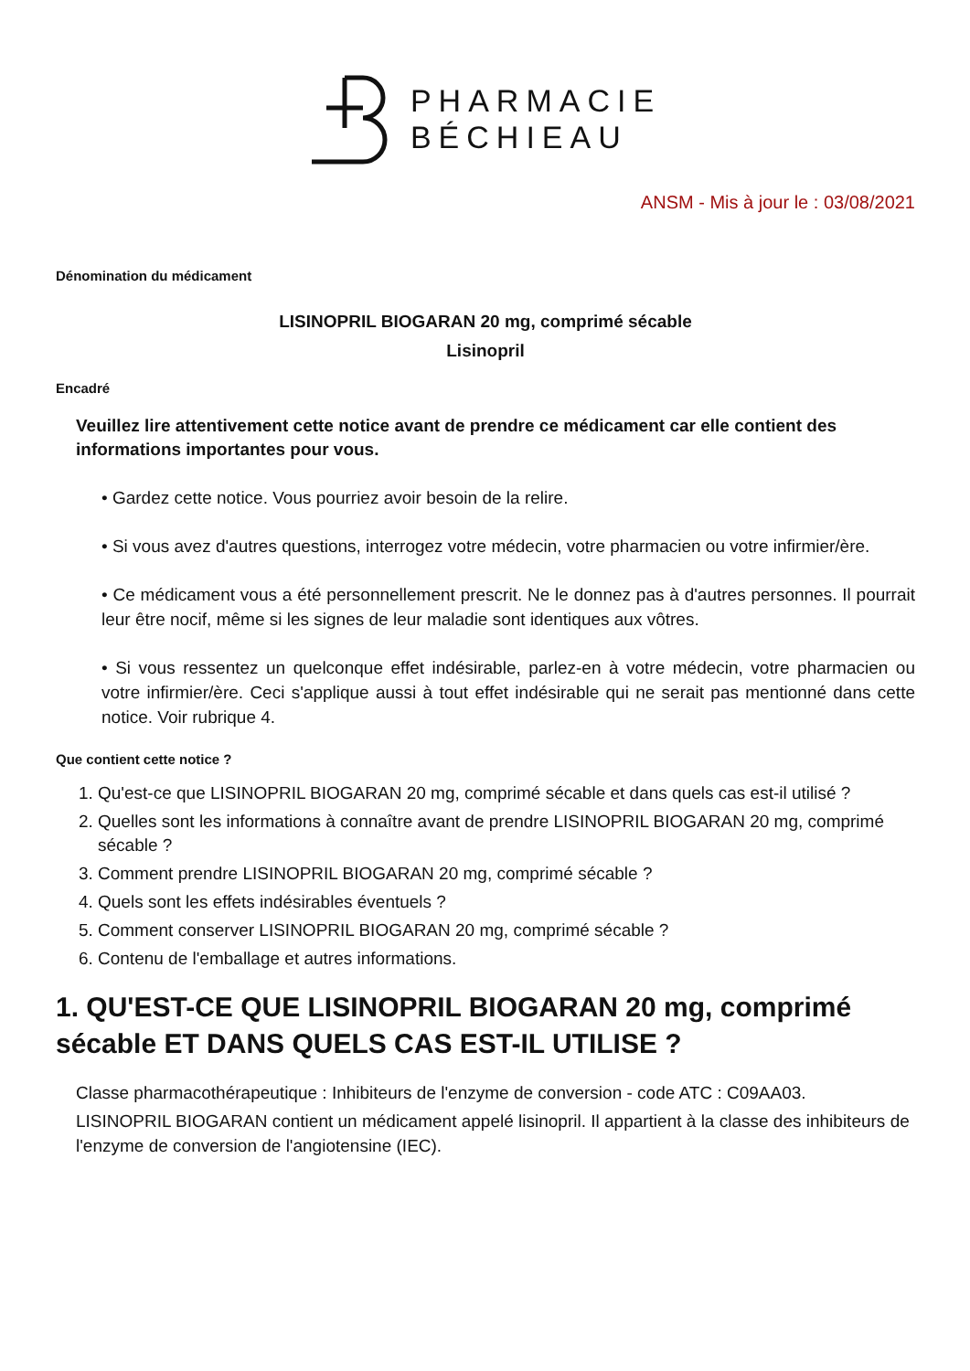PHARMACIE
BÉCHIEAU
ANSM - Mis à jour le : 03/08/2021
Dénomination du médicament
LISINOPRIL BIOGARAN 20 mg, comprimé sécable
Lisinopril
Encadré
Veuillez lire attentivement cette notice avant de prendre ce médicament car elle contient des informations importantes pour vous.
• Gardez cette notice. Vous pourriez avoir besoin de la relire.
• Si vous avez d'autres questions, interrogez votre médecin, votre pharmacien ou votre infirmier/ère.
• Ce médicament vous a été personnellement prescrit. Ne le donnez pas à d'autres personnes. Il pourrait leur être nocif, même si les signes de leur maladie sont identiques aux vôtres.
• Si vous ressentez un quelconque effet indésirable, parlez-en à votre médecin, votre pharmacien ou votre infirmier/ère. Ceci s'applique aussi à tout effet indésirable qui ne serait pas mentionné dans cette notice. Voir rubrique 4.
Que contient cette notice ?
1. Qu'est-ce que LISINOPRIL BIOGARAN 20 mg, comprimé sécable et dans quels cas est-il utilisé ?
2. Quelles sont les informations à connaître avant de prendre LISINOPRIL BIOGARAN 20 mg, comprimé sécable ?
3. Comment prendre LISINOPRIL BIOGARAN 20 mg, comprimé sécable ?
4. Quels sont les effets indésirables éventuels ?
5. Comment conserver LISINOPRIL BIOGARAN 20 mg, comprimé sécable ?
6. Contenu de l'emballage et autres informations.
1. QU'EST-CE QUE LISINOPRIL BIOGARAN 20 mg, comprimé sécable ET DANS QUELS CAS EST-IL UTILISE ?
Classe pharmacothérapeutique : Inhibiteurs de l'enzyme de conversion - code ATC : C09AA03.
LISINOPRIL BIOGARAN contient un médicament appelé lisinopril. Il appartient à la classe des inhibiteurs de l'enzyme de conversion de l'angiotensine (IEC).